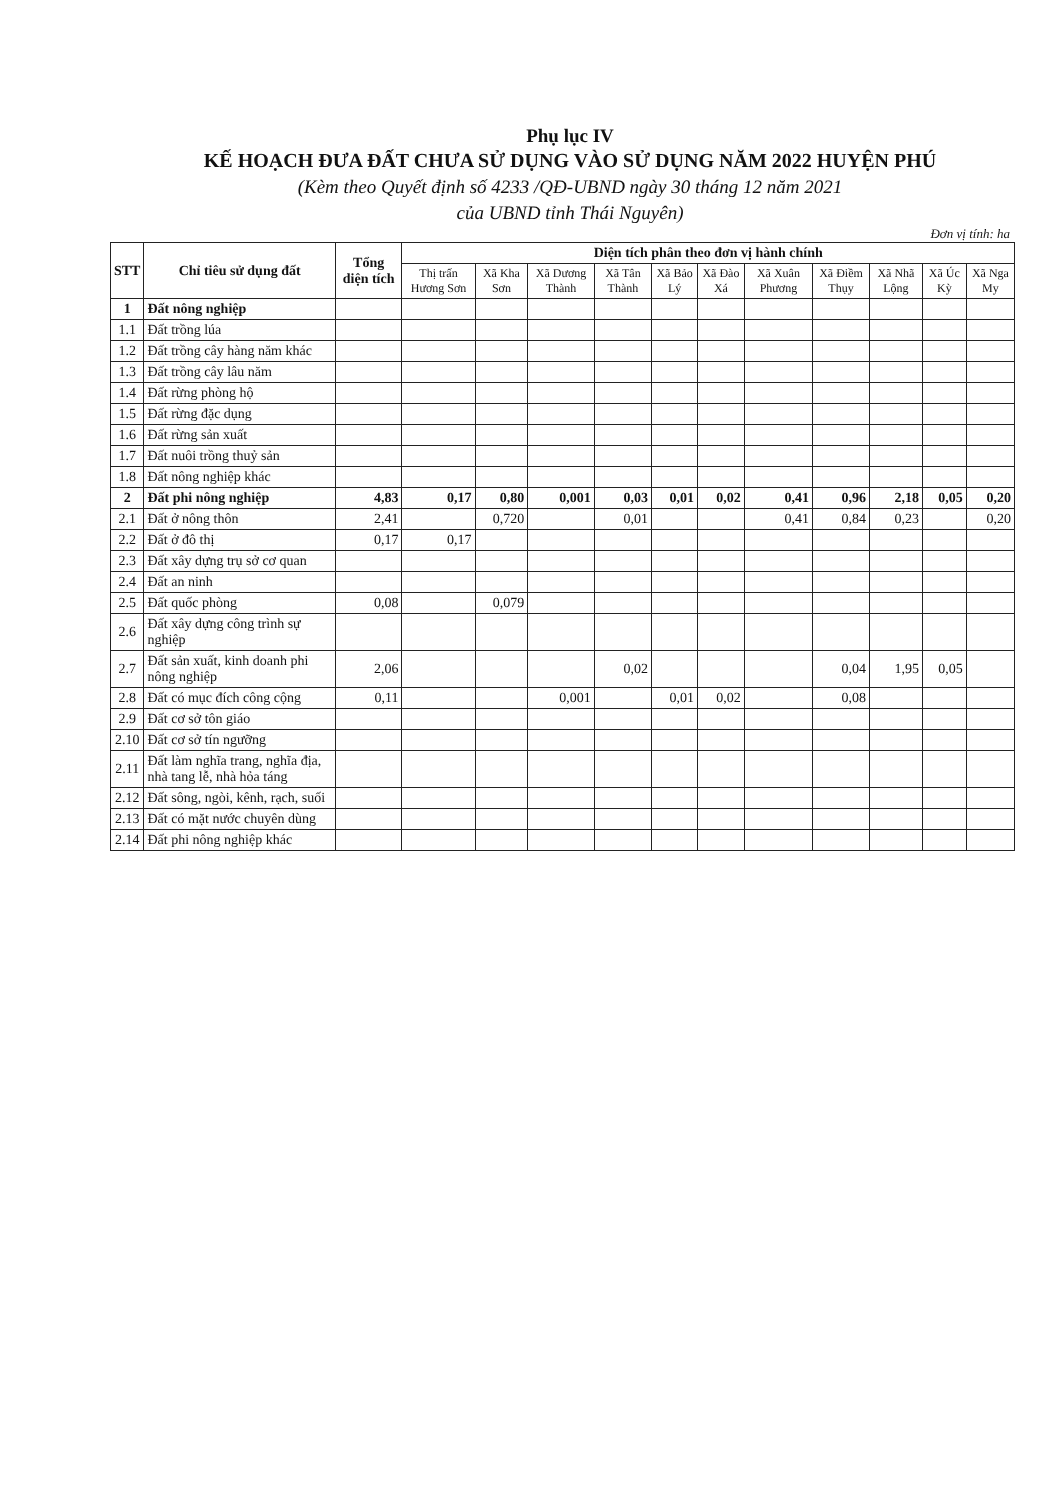Phụ lục IV
KẾ HOẠCH ĐƯA ĐẤT CHƯA SỬ DỤNG VÀO SỬ DỤNG NĂM 2022 HUYỆN PHÚ
(Kèm theo Quyết định số 4233 /QĐ-UBND ngày 30 tháng 12 năm 2021
của UBND tỉnh Thái Nguyên)
Đơn vị tính: ha
| STT | Chỉ tiêu sử dụng đất | Tổng diện tích | Diện tích phân theo đơn vị hành chính | | | | | | | | | | |
| --- | --- | --- | --- | --- | --- | --- | --- | --- | --- | --- | --- | --- | --- |
| | | | Thị trấn Hương Sơn | Xã Kha Sơn | Xã Dương Thành | Xã Tân Thành | Xã Bảo Lý | Xã Đào Xá | Xã Xuân Phương | Xã Điềm Thụy | Xã Nhã Lộng | Xã Úc Kỳ | Xã Nga My |
| 1 | Đất nông nghiệp | | | | | | | | | | | | |
| 1.1 | Đất trồng lúa | | | | | | | | | | | | |
| 1.2 | Đất trồng cây hàng năm khác | | | | | | | | | | | | |
| 1.3 | Đất trồng cây lâu năm | | | | | | | | | | | | |
| 1.4 | Đất rừng phòng hộ | | | | | | | | | | | | |
| 1.5 | Đất rừng đặc dụng | | | | | | | | | | | | |
| 1.6 | Đất rừng sản xuất | | | | | | | | | | | | |
| 1.7 | Đất nuôi trồng thuỷ sản | | | | | | | | | | | | |
| 1.8 | Đất nông nghiệp khác | | | | | | | | | | | | |
| 2 | Đất phi nông nghiệp | 4,83 | 0,17 | 0,80 | 0,001 | 0,03 | 0,01 | 0,02 | 0,41 | 0,96 | 2,18 | 0,05 | 0,20 |
| 2.1 | Đất ở nông thôn | 2,41 | | 0,720 | | 0,01 | | | 0,41 | 0,84 | 0,23 | | 0,20 |
| 2.2 | Đất ở đô thị | 0,17 | 0,17 | | | | | | | | | | |
| 2.3 | Đất xây dựng trụ sở cơ quan | | | | | | | | | | | | |
| 2.4 | Đất an ninh | | | | | | | | | | | | |
| 2.5 | Đất quốc phòng | 0,08 | | 0,079 | | | | | | | | | |
| 2.6 | Đất xây dựng công trình sự nghiệp | | | | | | | | | | | | |
| 2.7 | Đất sản xuất, kinh doanh phi nông nghiệp | 2,06 | | | | 0,02 | | | | 0,04 | 1,95 | 0,05 | |
| 2.8 | Đất có mục đích công cộng | 0,11 | | | 0,001 | | 0,01 | 0,02 | | 0,08 | | | |
| 2.9 | Đất cơ sở tôn giáo | | | | | | | | | | | | |
| 2.10 | Đất cơ sở tín ngưỡng | | | | | | | | | | | | |
| 2.11 | Đất làm nghĩa trang, nghĩa địa, nhà tang lễ, nhà hỏa táng | | | | | | | | | | | | |
| 2.12 | Đất sông, ngòi, kênh, rạch, suối | | | | | | | | | | | | |
| 2.13 | Đất có mặt nước chuyên dùng | | | | | | | | | | | | |
| 2.14 | Đất phi nông nghiệp khác | | | | | | | | | | | | |